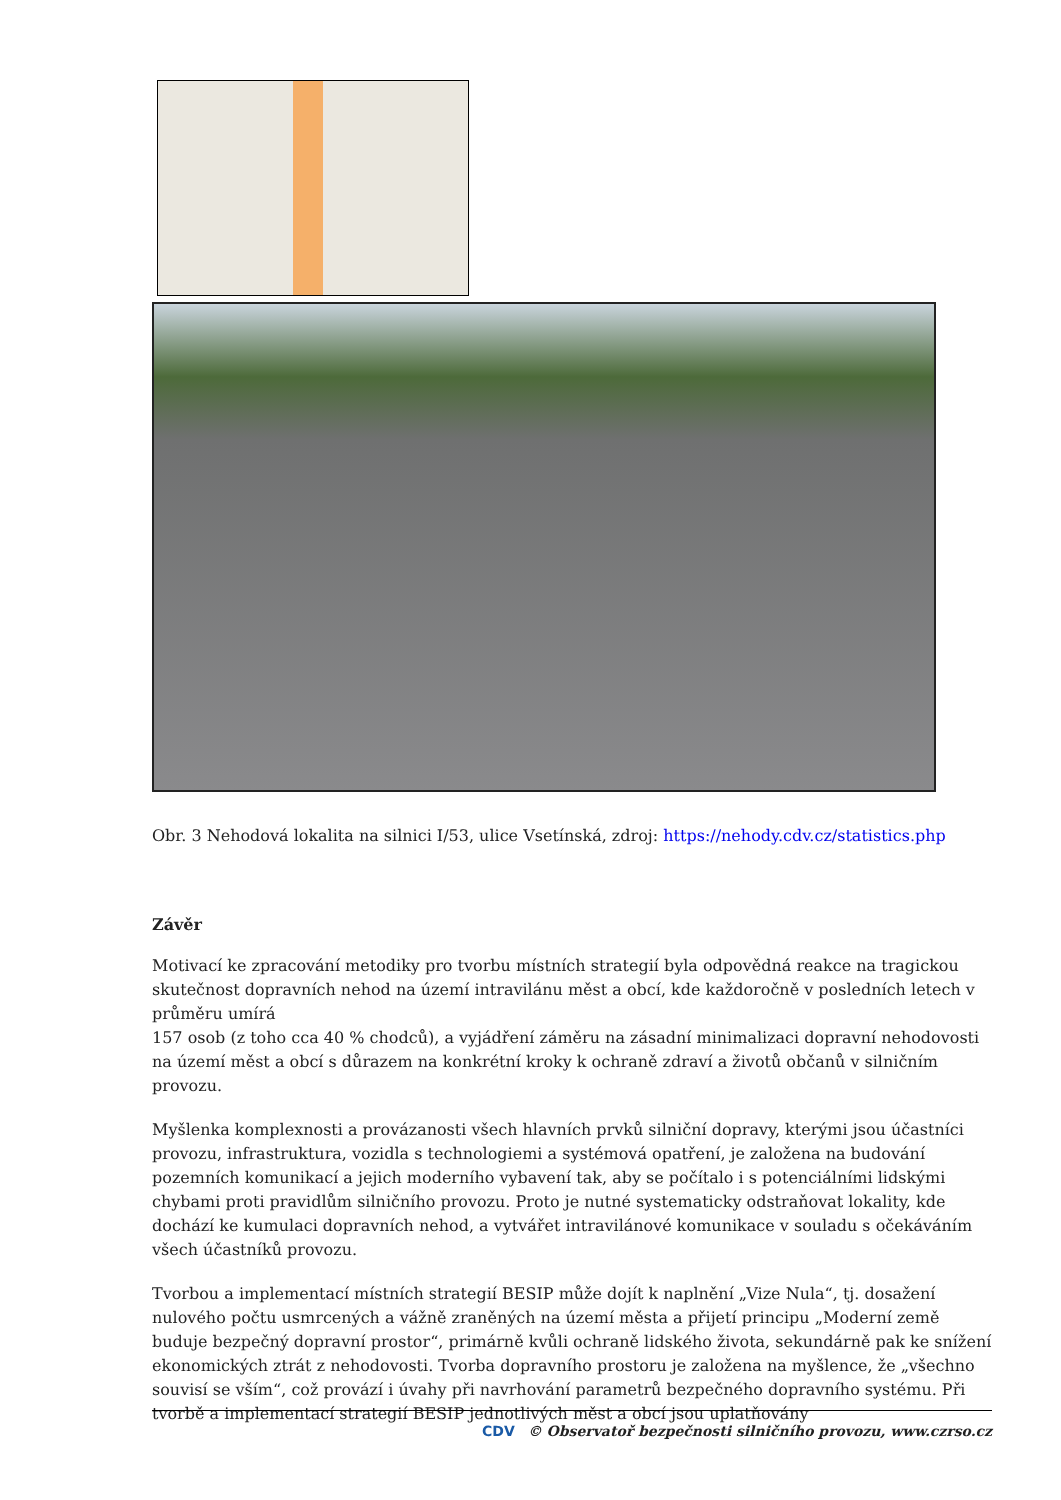Obr. 3 Nehodová lokalita na silnici I/53, ulice Vsetínská, zdroj: https://nehody.cdv.cz/statistics.php
Závěr
Motivací ke zpracování metodiky pro tvorbu místních strategií byla odpovědná reakce na tragickou skutečnost dopravních nehod na území intravilánu měst a obcí, kde každoročně v posledních letech v průměru umírá
157 osob (z toho cca 40 % chodců), a vyjádření záměru na zásadní minimalizaci dopravní nehodovosti na území měst a obcí s důrazem na konkrétní kroky k ochraně zdraví a životů občanů v silničním provozu.
Myšlenka komplexnosti a provázanosti všech hlavních prvků silniční dopravy, kterými jsou účastníci provozu, infrastruktura, vozidla s technologiemi a systémová opatření, je založena na budování pozemních komunikací a jejich moderního vybavení tak, aby se počítalo i s potenciálními lidskými chybami proti pravidlům silničního provozu. Proto je nutné systematicky odstraňovat lokality, kde dochází ke kumulaci dopravních nehod, a vytvářet intravilánové komunikace v souladu s očekáváním všech účastníků provozu.
Tvorbou a implementací místních strategií BESIP může dojít k naplnění „Vize Nula“, tj. dosažení nulového počtu usmrcených a vážně zraněných na území města a přijetí principu „Moderní země buduje bezpečný dopravní prostor“, primárně kvůli ochraně lidského života, sekundárně pak ke snížení ekonomických ztrát z nehodovosti. Tvorba dopravního prostoru je založena na myšlence, že „všechno souvisí se vším“, což provází i úvahy při navrhování parametrů bezpečného dopravního systému. Při tvorbě a implementací strategií BESIP jednotlivých měst a obcí jsou uplatňovány
CDV © Observatoř bezpečnosti silničního provozu, www.czrso.cz